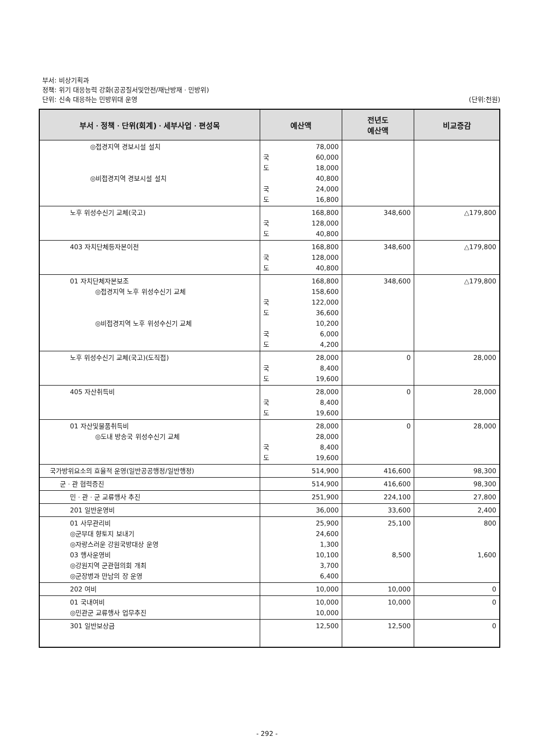부서: 비상기획과
정책: 위기 대응능력 강화(공공질서및안전/재난방재ㆍ민방위)
단위: 신속 대응하는 민방위대 운영 (단위:천원)
| 부서ㆍ정책ㆍ단위(회계)ㆍ세부사업ㆍ편성목 | 예산액 | 전년도 예산액 | 비교증감 |
| --- | --- | --- | --- |
| ◎접경지역 경보시설 설치 ◎비접경지역 경보시설 설치 | 78,000 국 60,000 도 18,000 40,800 국 24,000 도 16,800 | | |
| 노후 위성수신기 교체(국고) | 168,800 국 128,000 도 40,800 | 348,600 | △179,800 |
| 403 자치단체등자본이전 | 168,800 국 128,000 도 40,800 | 348,600 | △179,800 |
| 01 자치단체자본보조 ◎접경지역 노후 위성수신기 교체 ◎비접경지역 노후 위성수신기 교체 | 168,800 158,600 국 122,000 도 36,600 10,200 국 6,000 도 4,200 | 348,600 | △179,800 |
| 노후 위성수신기 교체(국고)(도직접) | 28,000 국 8,400 도 19,600 | 0 | 28,000 |
| 405 자산취득비 | 28,000 국 8,400 도 19,600 | 0 | 28,000 |
| 01 자산및물품취득비 ◎도내 방송국 위성수신기 교체 | 28,000 28,000 국 8,400 도 19,600 | 0 | 28,000 |
| 국가방위요소의 효율적 운영(일반공공행정/일반행정) | 514,900 | 416,600 | 98,300 |
| 군ㆍ관 협력증진 | 514,900 | 416,600 | 98,300 |
| 민ㆍ관ㆍ군 교류행사 추진 | 251,900 | 224,100 | 27,800 |
| 201 일반운영비 | 36,000 | 33,600 | 2,400 |
| 01 사무관리비 ◎군부대 향토지 보내기 ◎자랑스러운 강원국방대상 운영 03 행사운영비 ◎강원지역 군관협의회 개최 ◎군장병과 만남의 장 운영 | 25,900 24,600 1,300 10,100 3,700 6,400 | 25,100 8,500 | 800 1,600 |
| 202 여비 | 10,000 | 10,000 | 0 |
| 01 국내여비 ◎민관군 교류행사 업무추진 | 10,000 10,000 | 10,000 | 0 |
| 301 일반보상금 | 12,500 | 12,500 | 0 |
- 292 -